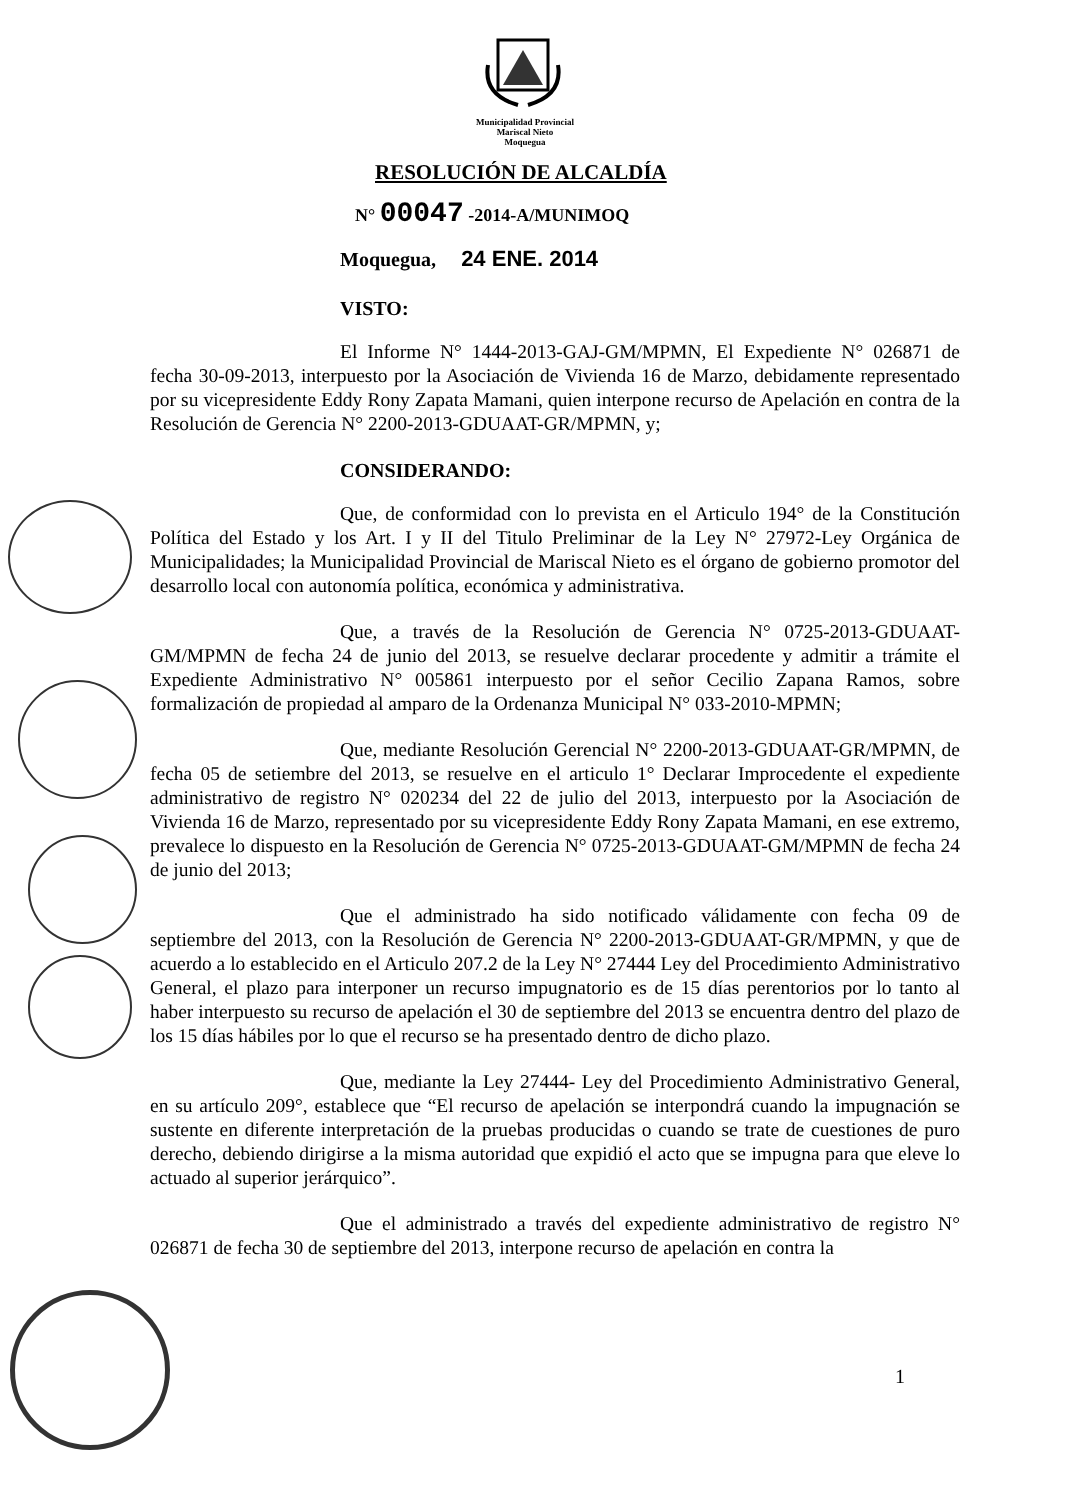Municipalidad Provincial
Mariscal Nieto
Moquegua
RESOLUCIÓN DE ALCALDÍA
N° 00047 -2014-A/MUNIMOQ
Moquegua, 24 ENE. 2014
VISTO:
El Informe N° 1444-2013-GAJ-GM/MPMN, El Expediente N° 026871 de fecha 30-09-2013, interpuesto por la Asociación de Vivienda 16 de Marzo, debidamente representado por su vicepresidente Eddy Rony Zapata Mamani, quien interpone recurso de Apelación en contra de la Resolución de Gerencia N° 2200-2013-GDUAAT-GR/MPMN, y;
CONSIDERANDO:
Que, de conformidad con lo prevista en el Articulo 194° de la Constitución Política del Estado y los Art. I y II del Titulo Preliminar de la Ley N° 27972-Ley Orgánica de Municipalidades; la Municipalidad Provincial de Mariscal Nieto es el órgano de gobierno promotor del desarrollo local con autonomía política, económica y administrativa.
Que, a través de la Resolución de Gerencia N° 0725-2013-GDUAAT-GM/MPMN de fecha 24 de junio del 2013, se resuelve declarar procedente y admitir a trámite el Expediente Administrativo N° 005861 interpuesto por el señor Cecilio Zapana Ramos, sobre formalización de propiedad al amparo de la Ordenanza Municipal N° 033-2010-MPMN;
Que, mediante Resolución Gerencial N° 2200-2013-GDUAAT-GR/MPMN, de fecha 05 de setiembre del 2013, se resuelve en el articulo 1° Declarar Improcedente el expediente administrativo de registro N° 020234 del 22 de julio del 2013, interpuesto por la Asociación de Vivienda 16 de Marzo, representado por su vicepresidente Eddy Rony Zapata Mamani, en ese extremo, prevalece lo dispuesto en la Resolución de Gerencia N° 0725-2013-GDUAAT-GM/MPMN de fecha 24 de junio del 2013;
Que el administrado ha sido notificado válidamente con fecha 09 de septiembre del 2013, con la Resolución de Gerencia N° 2200-2013-GDUAAT-GR/MPMN, y que de acuerdo a lo establecido en el Articulo 207.2 de la Ley N° 27444 Ley del Procedimiento Administrativo General, el plazo para interponer un recurso impugnatorio es de 15 días perentorios por lo tanto al haber interpuesto su recurso de apelación el 30 de septiembre del 2013 se encuentra dentro del plazo de los 15 días hábiles por lo que el recurso se ha presentado dentro de dicho plazo.
Que, mediante la Ley 27444- Ley del Procedimiento Administrativo General, en su artículo 209°, establece que “El recurso de apelación se interpondrá cuando la impugnación se sustente en diferente interpretación de la pruebas producidas o cuando se trate de cuestiones de puro derecho, debiendo dirigirse a la misma autoridad que expidió el acto que se impugna para que eleve lo actuado al superior jerárquico”.
Que el administrado a través del expediente administrativo de registro N° 026871 de fecha 30 de septiembre del 2013, interpone recurso de apelación en contra la
1